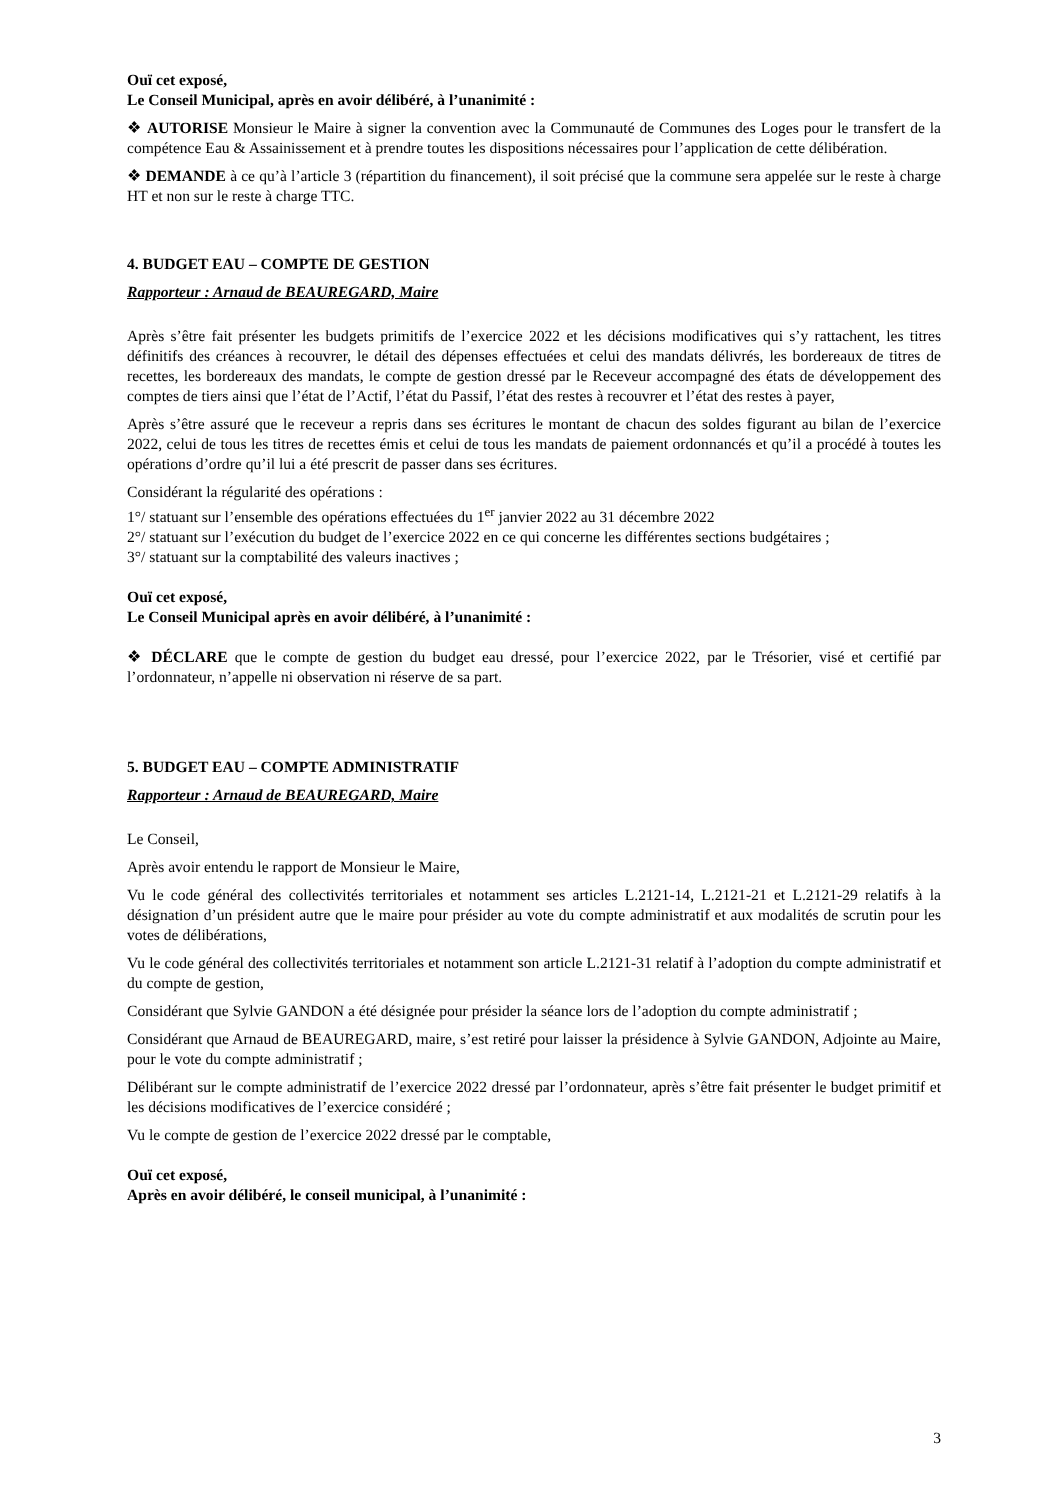Ouï cet exposé,
Le Conseil Municipal, après en avoir délibéré, à l’unanimité :
❖ AUTORISE Monsieur le Maire à signer la convention avec la Communauté de Communes des Loges pour le transfert de la compétence Eau & Assainissement et à prendre toutes les dispositions nécessaires pour l’application de cette délibération.
❖ DEMANDE à ce qu’à l’article 3 (répartition du financement), il soit précisé que la commune sera appelée sur le reste à charge HT et non sur le reste à charge TTC.
4. BUDGET EAU – COMPTE DE GESTION
Rapporteur : Arnaud de BEAUREGARD, Maire
Après s’être fait présenter les budgets primitifs de l’exercice 2022 et les décisions modificatives qui s’y rattachent, les titres définitifs des créances à recouvrer, le détail des dépenses effectuées et celui des mandats délivrés, les bordereaux de titres de recettes, les bordereaux des mandats, le compte de gestion dressé par le Receveur accompagné des états de développement des comptes de tiers ainsi que l’état de l’Actif, l’état du Passif, l’état des restes à recouvrer et l’état des restes à payer,
Après s’être assuré que le receveur a repris dans ses écritures le montant de chacun des soldes figurant au bilan de l’exercice 2022, celui de tous les titres de recettes émis et celui de tous les mandats de paiement ordonnancés et qu’il a procédé à toutes les opérations d’ordre qu’il lui a été prescrit de passer dans ses écritures.
Considérant la régularité des opérations :
1°/ statuant sur l’ensemble des opérations effectuées du 1<sup>er</sup> janvier 2022 au 31 décembre 2022
2°/ statuant sur l’exécution du budget de l’exercice 2022 en ce qui concerne les différentes sections budgétaires ;
3°/ statuant sur la comptabilité des valeurs inactives ;
Ouï cet exposé,
Le Conseil Municipal après en avoir délibéré, à l’unanimité :
❖ DÉCLARE que le compte de gestion du budget eau dressé, pour l’exercice 2022, par le Trésorier, visé et certifié par l’ordonnateur, n’appelle ni observation ni réserve de sa part.
5. BUDGET EAU – COMPTE ADMINISTRATIF
Rapporteur : Arnaud de BEAUREGARD, Maire
Le Conseil,
Après avoir entendu le rapport de Monsieur le Maire,
Vu le code général des collectivités territoriales et notamment ses articles L.2121-14, L.2121-21 et L.2121-29 relatifs à la désignation d’un président autre que le maire pour présider au vote du compte administratif et aux modalités de scrutin pour les votes de délibérations,
Vu le code général des collectivités territoriales et notamment son article L.2121-31 relatif à l’adoption du compte administratif et du compte de gestion,
Considérant que Sylvie GANDON a été désignée pour présider la séance lors de l’adoption du compte administratif ;
Considérant que Arnaud de BEAUREGARD, maire, s’est retiré pour laisser la présidence à Sylvie GANDON, Adjointe au Maire, pour le vote du compte administratif ;
Délibérant sur le compte administratif de l’exercice 2022 dressé par l’ordonnateur, après s’être fait présenter le budget primitif et les décisions modificatives de l’exercice considéré ;
Vu le compte de gestion de l’exercice 2022 dressé par le comptable,
Ouï cet exposé,
Après en avoir délibéré, le conseil municipal, à l’unanimité :
3